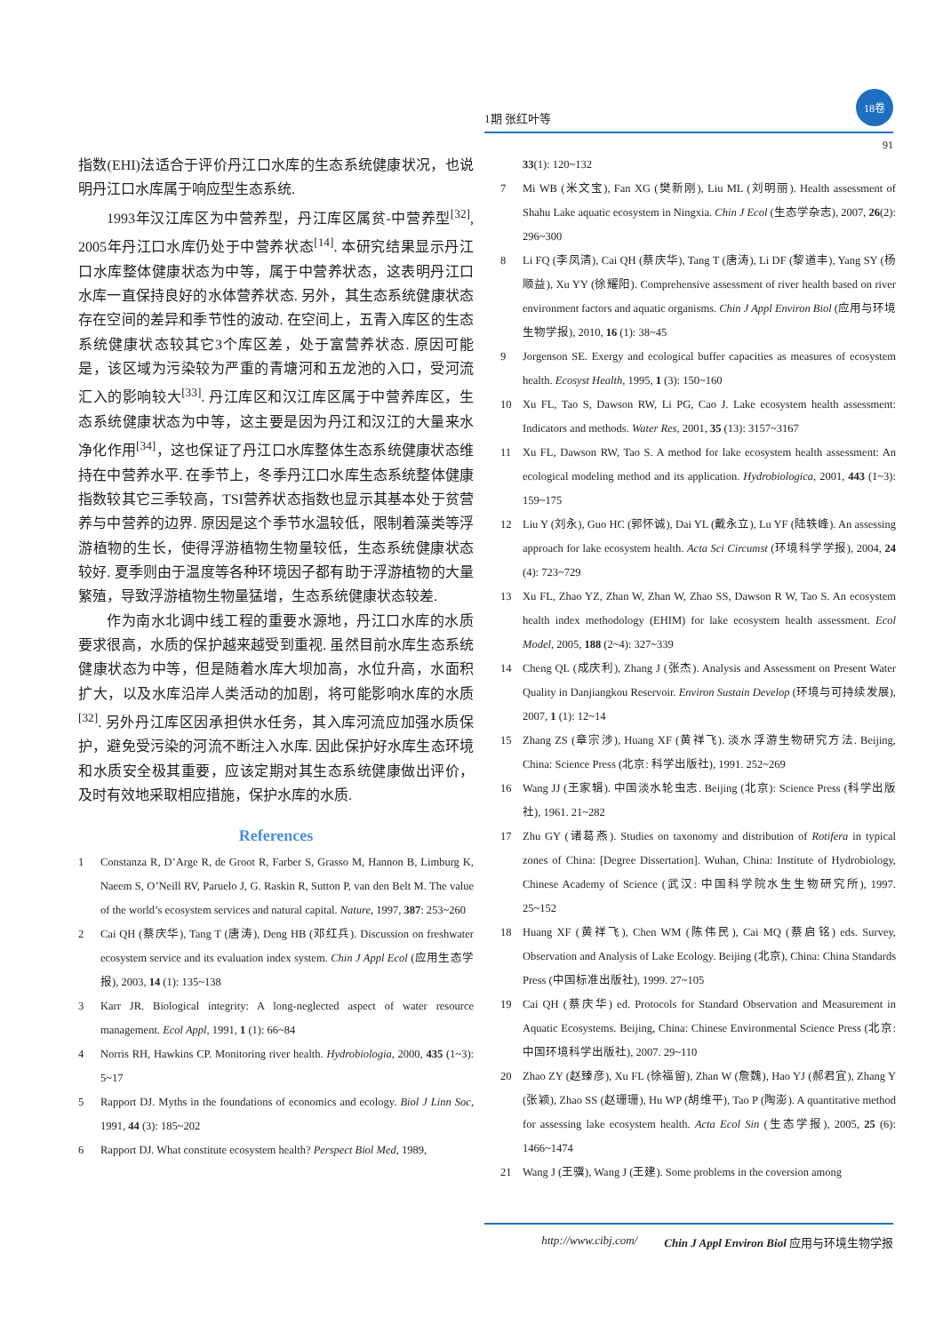1期 张红叶等 18卷
91
指数(EHI)法适合于评价丹江口水库的生态系统健康状况，也说明丹江口水库属于响应型生态系统.
1993年汉江库区为中营养型，丹江库区属贫-中营养型<sup>[32]</sup>, 2005年丹江口水库仍处于中营养状态<sup>[14]</sup>. 本研究结果显示丹江口水库整体健康状态为中等，属于中营养状态，这表明丹江口水库一直保持良好的水体营养状态. 另外，其生态系统健康状态存在空间的差异和季节性的波动. 在空间上，五青入库区的生态系统健康状态较其它3个库区差，处于富营养状态. 原因可能是，该区域为污染较为严重的青塘河和五龙池的入口，受河流汇入的影响较大<sup>[33]</sup>. 丹江库区和汉江库区属于中营养库区，生态系统健康状态为中等，这主要是因为丹江和汉江的大量来水净化作用<sup>[34]</sup>，这也保证了丹江口水库整体生态系统健康状态维持在中营养水平. 在季节上，冬季丹江口水库生态系统整体健康指数较其它三季较高，TSI营养状态指数也显示其基本处于贫营养与中营养的边界. 原因是这个季节水温较低，限制着藻类等浮游植物的生长，使得浮游植物生物量较低，生态系统健康状态较好. 夏季则由于温度等各种环境因子都有助于浮游植物的大量繁殖，导致浮游植物生物量猛增，生态系统健康状态较差.
作为南水北调中线工程的重要水源地，丹江口水库的水质要求很高，水质的保护越来越受到重视. 虽然目前水库生态系统健康状态为中等，但是随着水库大坝加高，水位升高，水面积扩大，以及水库沿岸人类活动的加剧，将可能影响水库的水质<sup>[32]</sup>. 另外丹江库区因承担供水任务，其入库河流应加强水质保护，避免受污染的河流不断注入水库. 因此保护好水库生态环境和水质安全极其重要，应该定期对其生态系统健康做出评价，及时有效地采取相应措施，保护水库的水质.
References
1 Constanza R, D’Arge R, de Groot R, Farber S, Grasso M, Hannon B, Limburg K, Naeem S, O’Neill RV, Paruelo J, G. Raskin R, Sutton P, van den Belt M. The value of the world’s ecosystem services and natural capital. Nature, 1997, 387: 253~260
2 Cai QH (蔡庆华), Tang T (唐涛), Deng HB (邓红兵). Discussion on freshwater ecosystem service and its evaluation index system. Chin J Appl Ecol (应用生态学报), 2003, 14 (1): 135~138
3 Karr JR. Biological integrity: A long-neglected aspect of water resource management. Ecol Appl, 1991, 1 (1): 66~84
4 Norris RH, Hawkins CP. Monitoring river health. Hydrobiologia, 2000, 435 (1~3): 5~17
5 Rapport DJ. Myths in the foundations of economics and ecology. Biol J Linn Soc, 1991, 44 (3): 185~202
6 Rapport DJ. What constitute ecosystem health? Perspect Biol Med, 1989,
33(1): 120~132
7 Mi WB (米文宝), Fan XG (樊新刚), Liu ML (刘明丽). Health assessment of Shahu Lake aquatic ecosystem in Ningxia. Chin J Ecol (生态学杂志), 2007, 26(2): 296~300
8 Li FQ (李凤清), Cai QH (蔡庆华), Tang T (唐涛), Li DF (黎道丰), Yang SY (杨顺益), Xu YY (徐耀阳). Comprehensive assessment of river health based on river environment factors and aquatic organisms. Chin J Appl Environ Biol (应用与环境生物学报), 2010, 16 (1): 38~45
9 Jorgenson SE. Exergy and ecological buffer capacities as measures of ecosystem health. Ecosyst Health, 1995, 1 (3): 150~160
10 Xu FL, Tao S, Dawson RW, Li PG, Cao J. Lake ecosystem health assessment: Indicators and methods. Water Res, 2001, 35 (13): 3157~3167
11 Xu FL, Dawson RW, Tao S. A method for lake ecosystem health assessment: An ecological modeling method and its application. Hydrobiologica, 2001, 443 (1~3): 159~175
12 Liu Y (刘永), Guo HC (郭怀诚), Dai YL (戴永立), Lu YF (陆轶峰). An assessing approach for lake ecosystem health. Acta Sci Circumst (环境科学学报), 2004, 24 (4): 723~729
13 Xu FL, Zhao YZ, Zhan W, Zhan W, Zhao SS, Dawson R W, Tao S. An ecosystem health index methodology (EHIM) for lake ecosystem health assessment. Ecol Model, 2005, 188 (2~4): 327~339
14 Cheng QL (成庆利), Zhang J (张杰). Analysis and Assessment on Present Water Quality in Danjiangkou Reservoir. Environ Sustain Develop (环境与可持续发展), 2007, 1 (1): 12~14
15 Zhang ZS (章宗涉), Huang XF (黄祥飞). 淡水浮游生物研究方法. Beijing, China: Science Press (北京: 科学出版社), 1991. 252~269
16 Wang JJ (王家辑). 中国淡水轮虫志. Beijing (北京): Science Press (科学出版社), 1961. 21~282
17 Zhu GY (诸葛燕). Studies on taxonomy and distribution of Rotifera in typical zones of China: [Degree Dissertation]. Wuhan, China: Institute of Hydrobiology, Chinese Academy of Science (武汉: 中国科学院水生生物研究所), 1997. 25~152
18 Huang XF (黄祥飞), Chen WM (陈伟民), Cai MQ (蔡启铭) eds. Survey, Observation and Analysis of Lake Ecology. Beijing (北京), China: China Standards Press (中国标准出版社), 1999. 27~105
19 Cai QH (蔡庆华) ed. Protocols for Standard Observation and Measurement in Aquatic Ecosystems. Beijing, China: Chinese Environmental Science Press (北京: 中国环境科学出版社), 2007. 29~110
20 Zhao ZY (赵臻彦), Xu FL (徐福留), Zhan W (詹魏), Hao YJ (郝君宜), Zhang Y (张颖), Zhao SS (赵珊珊), Hu WP (胡维平), Tao P (陶澎). A quantitative method for assessing lake ecosystem health. Acta Ecol Sin (生态学报), 2005, 25 (6): 1466~1474
21 Wang J (王骥), Wang J (王建). Some problems in the coversion among
http://www.cibj.com/ Chin J Appl Environ Biol 应用与环境生物学报